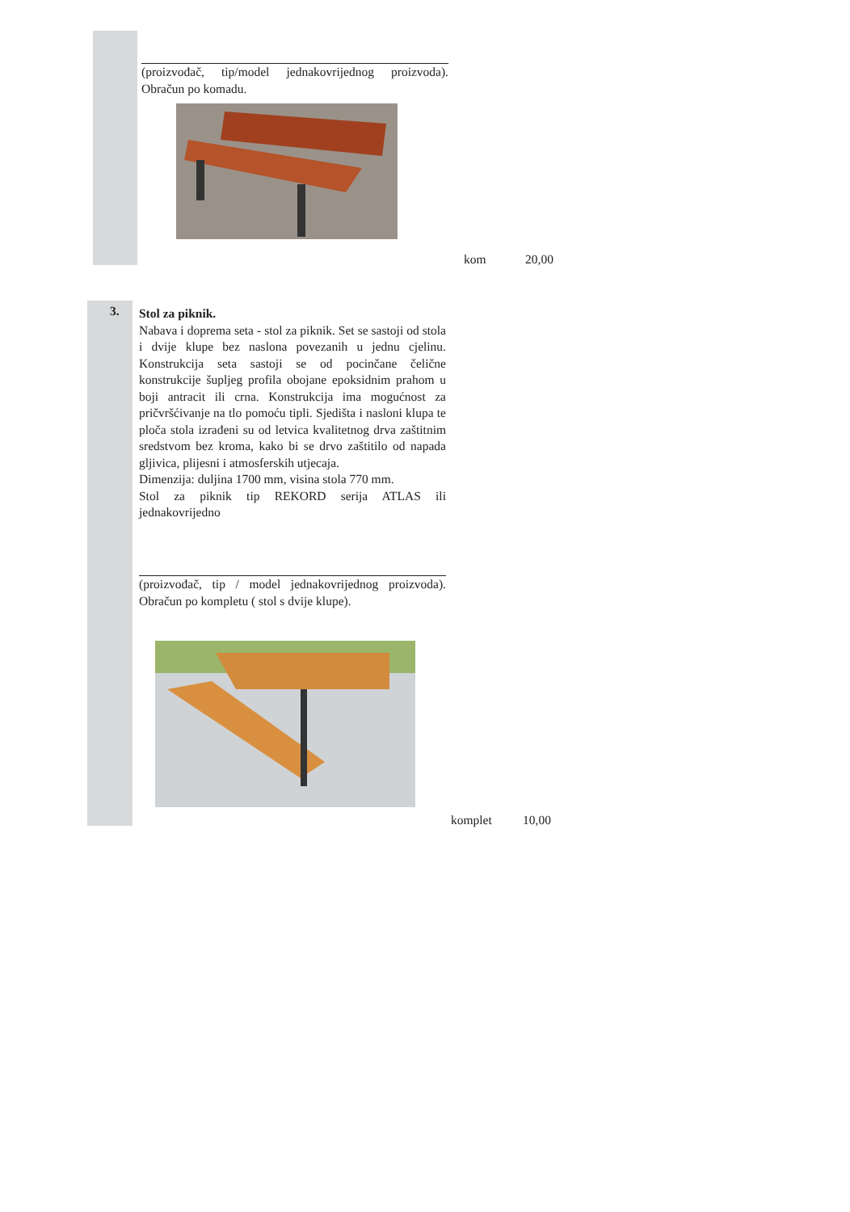(proizvođač, tip/model jednakovrijednog proizvoda). Obračun po komadu.
kom 20,00
3.
Stol za piknik.
Nabava i doprema seta - stol za piknik. Set se sastoji od stola i dvije klupe bez naslona povezanih u jednu cjelinu. Konstrukcija seta sastoji se od pocinčane čelične konstrukcije šupljeg profila obojane epoksidnim prahom u boji antracit ili crna. Konstrukcija ima mogućnost za pričvršćivanje na tlo pomoću tipli. Sjedišta i nasloni klupa te ploča stola izrađeni su od letvica kvalitetnog drva zaštitnim sredstvom bez kroma, kako bi se drvo zaštitilo od napada gljivica, plijesni i atmosferskih utjecaja.
Dimenzija: duljina 1700 mm, visina stola 770 mm.
Stol za piknik tip REKORD serija ATLAS ili jednakovrijedno
(proizvođač, tip / model jednakovrijednog proizvoda). Obračun po kompletu ( stol s dvije klupe).
komplet 10,00